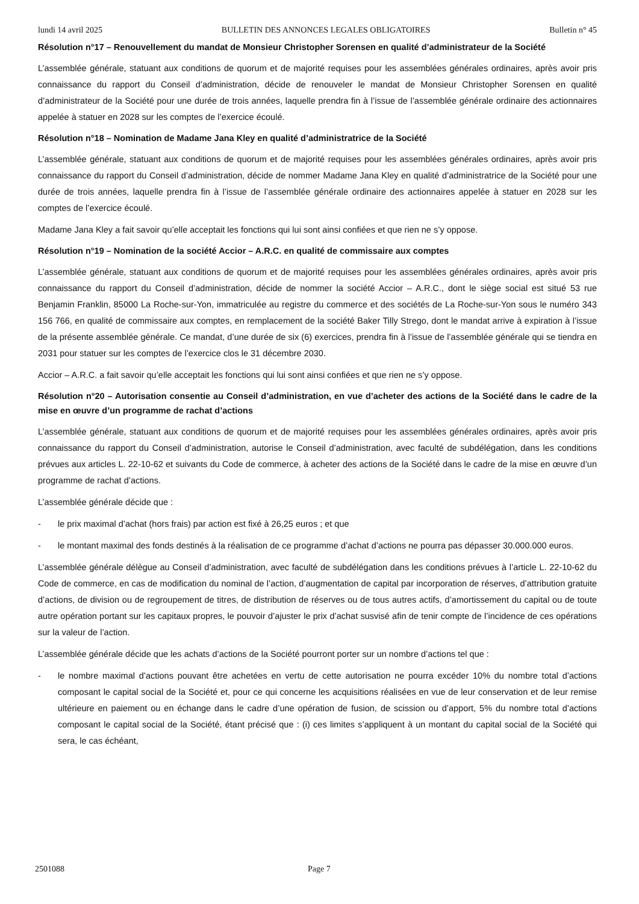lundi 14 avril 2025 BULLETIN DES ANNONCES LEGALES OBLIGATOIRES Bulletin n° 45
Résolution n°17 – Renouvellement du mandat de Monsieur Christopher Sorensen en qualité d’administrateur de la Société
L’assemblée générale, statuant aux conditions de quorum et de majorité requises pour les assemblées générales ordinaires, après avoir pris connaissance du rapport du Conseil d’administration, décide de renouveler le mandat de Monsieur Christopher Sorensen en qualité d’administrateur de la Société pour une durée de trois années, laquelle prendra fin à l’issue de l’assemblée générale ordinaire des actionnaires appelée à statuer en 2028 sur les comptes de l’exercice écoulé.
Résolution n°18 – Nomination de Madame Jana Kley en qualité d’administratrice de la Société
L’assemblée générale, statuant aux conditions de quorum et de majorité requises pour les assemblées générales ordinaires, après avoir pris connaissance du rapport du Conseil d’administration, décide de nommer Madame Jana Kley en qualité d’administratrice de la Société pour une durée de trois années, laquelle prendra fin à l’issue de l’assemblée générale ordinaire des actionnaires appelée à statuer en 2028 sur les comptes de l’exercice écoulé.
Madame Jana Kley a fait savoir qu’elle acceptait les fonctions qui lui sont ainsi confiées et que rien ne s’y oppose.
Résolution n°19 – Nomination de la société Accior – A.R.C. en qualité de commissaire aux comptes
L’assemblée générale, statuant aux conditions de quorum et de majorité requises pour les assemblées générales ordinaires, après avoir pris connaissance du rapport du Conseil d’administration, décide de nommer la société Accior – A.R.C., dont le siège social est situé 53 rue Benjamin Franklin, 85000 La Roche-sur-Yon, immatriculée au registre du commerce et des sociétés de La Roche-sur-Yon sous le numéro 343 156 766, en qualité de commissaire aux comptes, en remplacement de la société Baker Tilly Strego, dont le mandat arrive à expiration à l’issue de la présente assemblée générale. Ce mandat, d’une durée de six (6) exercices, prendra fin à l’issue de l’assemblée générale qui se tiendra en 2031 pour statuer sur les comptes de l’exercice clos le 31 décembre 2030.
Accior – A.R.C. a fait savoir qu’elle acceptait les fonctions qui lui sont ainsi confiées et que rien ne s’y oppose.
Résolution n°20 – Autorisation consentie au Conseil d’administration, en vue d’acheter des actions de la Société dans le cadre de la mise en œuvre d’un programme de rachat d’actions
L’assemblée générale, statuant aux conditions de quorum et de majorité requises pour les assemblées générales ordinaires, après avoir pris connaissance du rapport du Conseil d’administration, autorise le Conseil d’administration, avec faculté de subdélégation, dans les conditions prévues aux articles L. 22-10-62 et suivants du Code de commerce, à acheter des actions de la Société dans le cadre de la mise en œuvre d’un programme de rachat d’actions.
L’assemblée générale décide que :
- le prix maximal d’achat (hors frais) par action est fixé à 26,25 euros ; et que
- le montant maximal des fonds destinés à la réalisation de ce programme d’achat d’actions ne pourra pas dépasser 30.000.000 euros.
L’assemblée générale délègue au Conseil d’administration, avec faculté de subdélégation dans les conditions prévues à l’article L. 22-10-62 du Code de commerce, en cas de modification du nominal de l’action, d’augmentation de capital par incorporation de réserves, d’attribution gratuite d’actions, de division ou de regroupement de titres, de distribution de réserves ou de tous autres actifs, d’amortissement du capital ou de toute autre opération portant sur les capitaux propres, le pouvoir d’ajuster le prix d’achat susvisé afin de tenir compte de l’incidence de ces opérations sur la valeur de l’action.
L’assemblée générale décide que les achats d’actions de la Société pourront porter sur un nombre d’actions tel que :
- le nombre maximal d’actions pouvant être achetées en vertu de cette autorisation ne pourra excéder 10% du nombre total d’actions composant le capital social de la Société et, pour ce qui concerne les acquisitions réalisées en vue de leur conservation et de leur remise ultérieure en paiement ou en échange dans le cadre d’une opération de fusion, de scission ou d’apport, 5% du nombre total d’actions composant le capital social de la Société, étant précisé que : (i) ces limites s’appliquent à un montant du capital social de la Société qui sera, le cas échéant,
2501088 Page 7